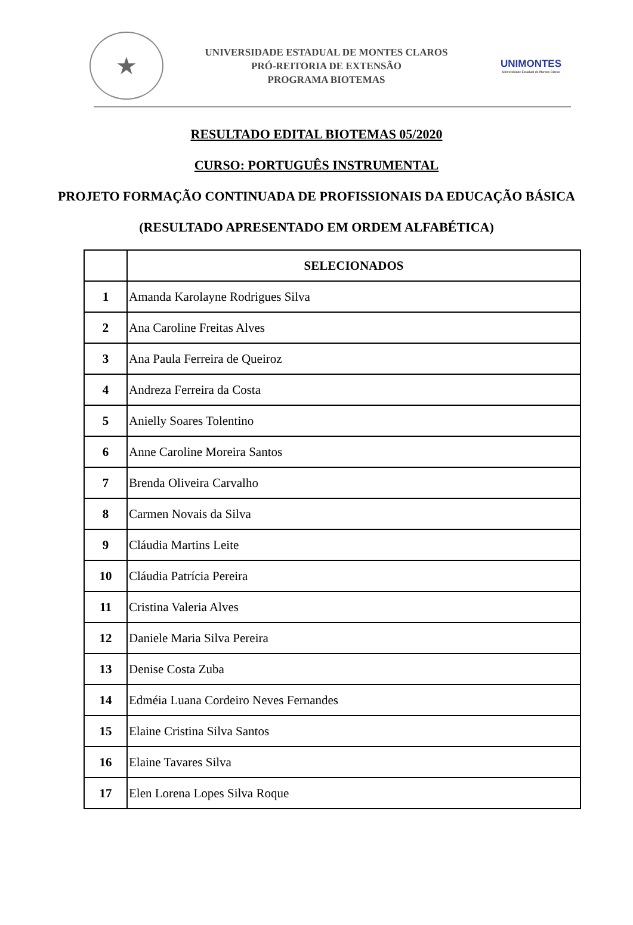★
UNIVERSIDADE ESTADUAL DE MONTES CLAROS
PRÓ-REITORIA DE EXTENSÃO
PROGRAMA BIOTEMAS
UNIMONTES
Universidade Estadual de Montes Claros
RESULTADO EDITAL BIOTEMAS 05/2020
CURSO: PORTUGUÊS INSTRUMENTAL
PROJETO FORMAÇÃO CONTINUADA DE PROFISSIONAIS DA EDUCAÇÃO BÁSICA
(RESULTADO APRESENTADO EM ORDEM ALFABÉTICA)
| | SELECIONADOS |
| --- | --- |
| 1 | Amanda Karolayne Rodrigues Silva |
| 2 | Ana Caroline Freitas Alves |
| 3 | Ana Paula Ferreira de Queiroz |
| 4 | Andreza Ferreira da Costa |
| 5 | Anielly Soares Tolentino |
| 6 | Anne Caroline Moreira Santos |
| 7 | Brenda Oliveira Carvalho |
| 8 | Carmen Novais da Silva |
| 9 | Cláudia Martins Leite |
| 10 | Cláudia Patrícia Pereira |
| 11 | Cristina Valeria Alves |
| 12 | Daniele Maria Silva Pereira |
| 13 | Denise Costa Zuba |
| 14 | Edméia Luana Cordeiro Neves Fernandes |
| 15 | Elaine Cristina Silva Santos |
| 16 | Elaine Tavares Silva |
| 17 | Elen Lorena Lopes Silva Roque |